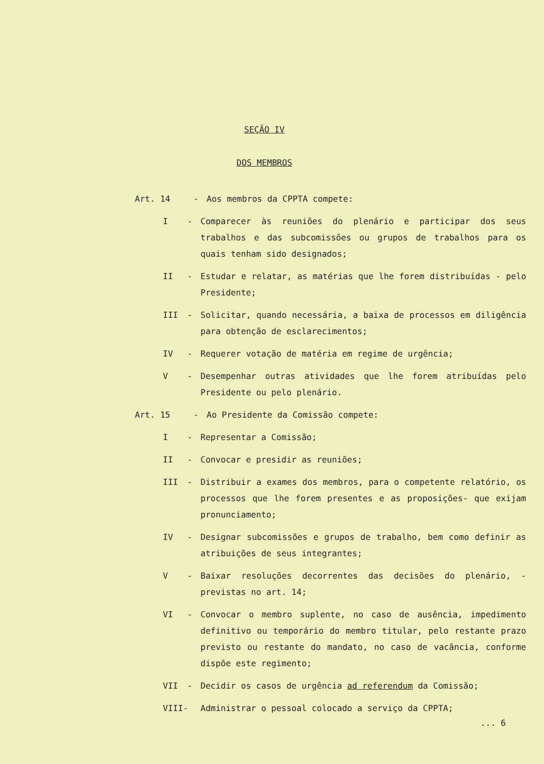SEÇÃO IV
DOS MEMBROS
Art. 14 - Aos membros da CPPTA compete:
I - Comparecer às reuniões do plenário e participar dos seus trabalhos e das subcomissões ou grupos de trabalhos para os quais tenham sido designados;
II - Estudar e relatar, as matérias que lhe forem distribuídas - pelo Presidente;
III - Solicitar, quando necessária, a baixa de processos em diligência para obtenção de esclarecimentos;
IV - Requerer votação de matéria em regime de urgência;
V - Desempenhar outras atividades que lhe forem atribuídas pelo Presidente ou pelo plenário.
Art. 15 - Ao Presidente da Comissão compete:
I - Representar a Comissão;
II - Convocar e presidir as reuniões;
III - Distribuir a exames dos membros, para o competente relatório, os processos que lhe forem presentes e as proposições- que exijam pronunciamento;
IV - Designar subcomissões e grupos de trabalho, bem como definir as atribuições de seus integrantes;
V - Baixar resoluções decorrentes das decisões do plenário, - previstas no art. 14;
VI - Convocar o membro suplente, no caso de ausência, impedimento definitivo ou temporário do membro titular, pelo restante prazo previsto ou restante do mandato, no caso de vacância, conforme dispõe este regimento;
VII - Decidir os casos de urgência ad referendum da Comissão;
VIII-
Administrar o pessoal colocado a serviço da CPPTA;
... 6